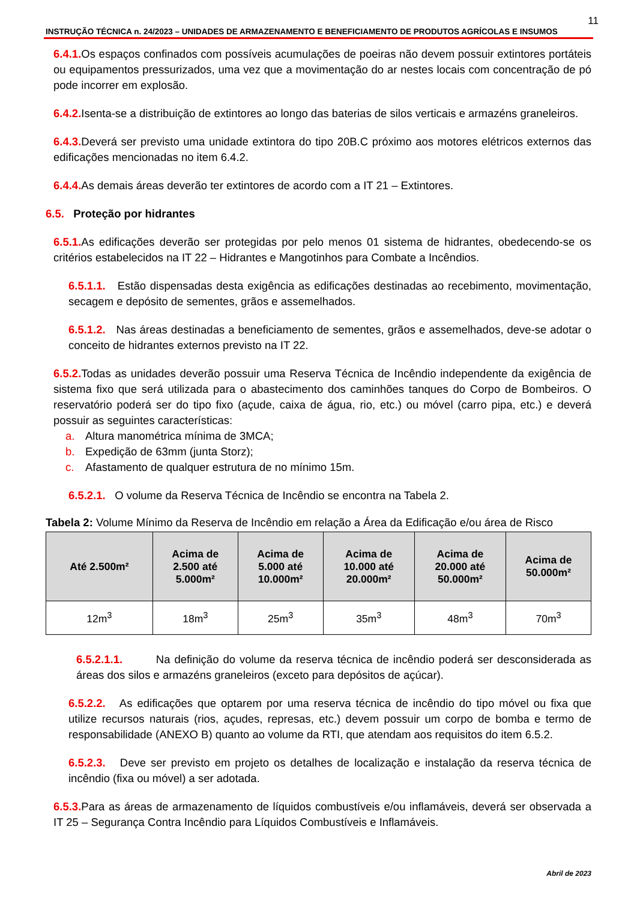11
INSTRUÇÃO TÉCNICA n. 24/2023 – UNIDADES DE ARMAZENAMENTO E BENEFICIAMENTO DE PRODUTOS AGRÍCOLAS E INSUMOS
6.4.1. Os espaços confinados com possíveis acumulações de poeiras não devem possuir extintores portáteis ou equipamentos pressurizados, uma vez que a movimentação do ar nestes locais com concentração de pó pode incorrer em explosão.
6.4.2. Isenta-se a distribuição de extintores ao longo das baterias de silos verticais e armazéns graneleiros.
6.4.3. Deverá ser previsto uma unidade extintora do tipo 20B.C próximo aos motores elétricos externos das edificações mencionadas no item 6.4.2.
6.4.4. As demais áreas deverão ter extintores de acordo com a IT 21 – Extintores.
6.5. Proteção por hidrantes
6.5.1. As edificações deverão ser protegidas por pelo menos 01 sistema de hidrantes, obedecendo-se os critérios estabelecidos na IT 22 – Hidrantes e Mangotinhos para Combate a Incêndios.
6.5.1.1. Estão dispensadas desta exigência as edificações destinadas ao recebimento, movimentação, secagem e depósito de sementes, grãos e assemelhados.
6.5.1.2. Nas áreas destinadas a beneficiamento de sementes, grãos e assemelhados, deve-se adotar o conceito de hidrantes externos previsto na IT 22.
6.5.2. Todas as unidades deverão possuir uma Reserva Técnica de Incêndio independente da exigência de sistema fixo que será utilizada para o abastecimento dos caminhões tanques do Corpo de Bombeiros. O reservatório poderá ser do tipo fixo (açude, caixa de água, rio, etc.) ou móvel (carro pipa, etc.) e deverá possuir as seguintes características:
a. Altura manométrica mínima de 3MCA;
b. Expedição de 63mm (junta Storz);
c. Afastamento de qualquer estrutura de no mínimo 15m.
6.5.2.1. O volume da Reserva Técnica de Incêndio se encontra na Tabela 2.
Tabela 2: Volume Mínimo da Reserva de Incêndio em relação a Área da Edificação e/ou área de Risco
| Até 2.500m² | Acima de 2.500 até 5.000m² | Acima de 5.000 até 10.000m² | Acima de 10.000 até 20.000m² | Acima de 20.000 até 50.000m² | Acima de 50.000m² |
| --- | --- | --- | --- | --- | --- |
| 12m<sup>3</sup> | 18m<sup>3</sup> | 25m<sup>3</sup> | 35m<sup>3</sup> | 48m<sup>3</sup> | 70m<sup>3</sup> |
6.5.2.1.1. Na definição do volume da reserva técnica de incêndio poderá ser desconsiderada as áreas dos silos e armazéns graneleiros (exceto para depósitos de açúcar).
6.5.2.2. As edificações que optarem por uma reserva técnica de incêndio do tipo móvel ou fixa que utilize recursos naturais (rios, açudes, represas, etc.) devem possuir um corpo de bomba e termo de responsabilidade (ANEXO B) quanto ao volume da RTI, que atendam aos requisitos do item 6.5.2.
6.5.2.3. Deve ser previsto em projeto os detalhes de localização e instalação da reserva técnica de incêndio (fixa ou móvel) a ser adotada.
6.5.3. Para as áreas de armazenamento de líquidos combustíveis e/ou inflamáveis, deverá ser observada a IT 25 – Segurança Contra Incêndio para Líquidos Combustíveis e Inflamáveis.
Abril de 2023